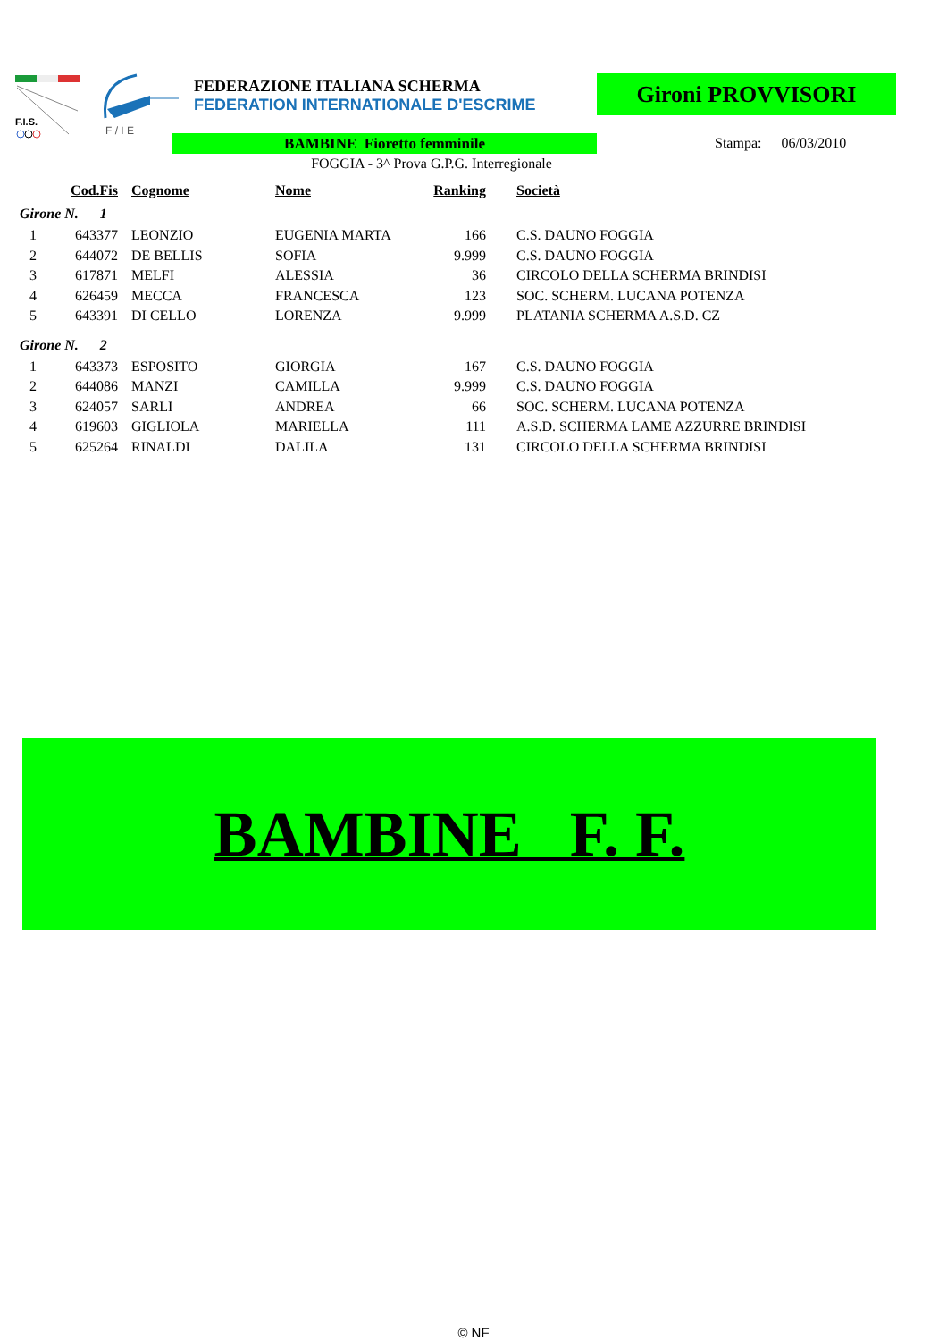F.I.S.
F / I E
FEDERAZIONE ITALIANA SCHERMA
FEDERATION INTERNATIONALE D'ESCRIME
Gironi PROVVISORI
BAMBINE Fioretto femminile Stampa: 06/03/2010
FOGGIA - 3^ Prova G.P.G. Interregionale
| | Cod.Fis | Cognome | Nome | Ranking | Società |
| --- | --- | --- | --- | --- | --- |
| Girone N. 1 | | | | | |
| 1 | 643377 | LEONZIO | EUGENIA MARTA | 166 | C.S. DAUNO FOGGIA |
| 2 | 644072 | DE BELLIS | SOFIA | 9.999 | C.S. DAUNO FOGGIA |
| 3 | 617871 | MELFI | ALESSIA | 36 | CIRCOLO DELLA SCHERMA BRINDISI |
| 4 | 626459 | MECCA | FRANCESCA | 123 | SOC. SCHERM. LUCANA POTENZA |
| 5 | 643391 | DI CELLO | LORENZA | 9.999 | PLATANIA SCHERMA A.S.D. CZ |
| Girone N. 2 | | | | | |
| 1 | 643373 | ESPOSITO | GIORGIA | 167 | C.S. DAUNO FOGGIA |
| 2 | 644086 | MANZI | CAMILLA | 9.999 | C.S. DAUNO FOGGIA |
| 3 | 624057 | SARLI | ANDREA | 66 | SOC. SCHERM. LUCANA POTENZA |
| 4 | 619603 | GIGLIOLA | MARIELLA | 111 | A.S.D. SCHERMA LAME AZZURRE BRINDISI |
| 5 | 625264 | RINALDI | DALILA | 131 | CIRCOLO DELLA SCHERMA BRINDISI |
BAMBINE F. F.
© NF